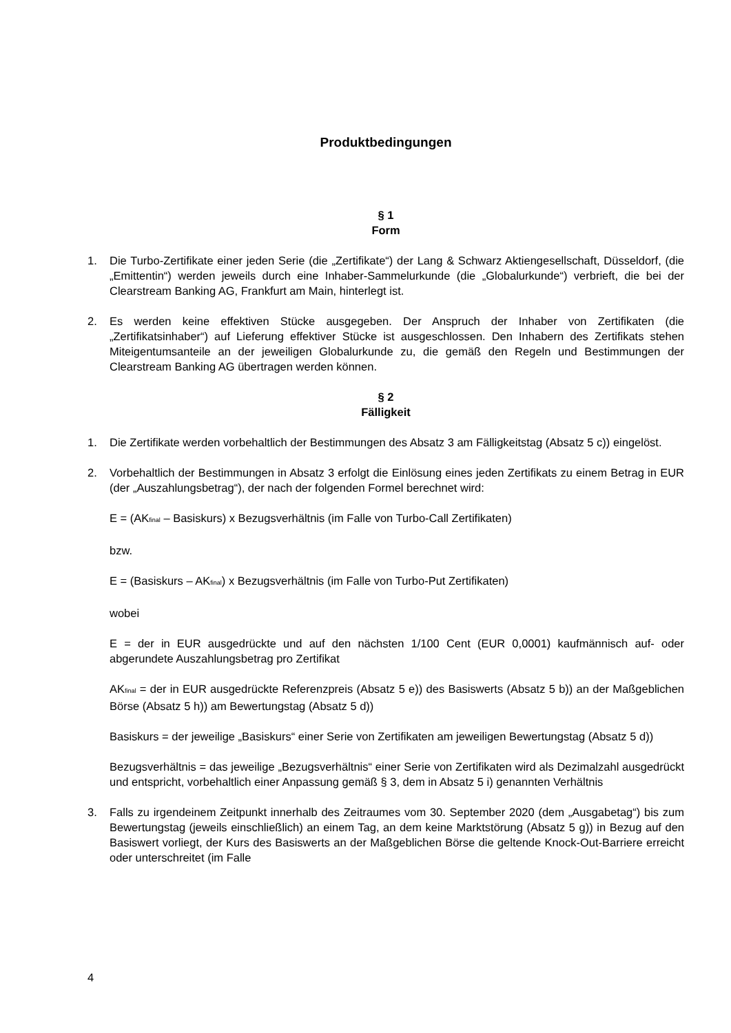Produktbedingungen
§ 1
Form
1. Die Turbo-Zertifikate einer jeden Serie (die „Zertifikate“) der Lang & Schwarz Aktiengesellschaft, Düsseldorf, (die „Emittentin“) werden jeweils durch eine Inhaber-Sammelurkunde (die „Globalurkunde“) verbrieft, die bei der Clearstream Banking AG, Frankfurt am Main, hinterlegt ist.
2. Es werden keine effektiven Stücke ausgegeben. Der Anspruch der Inhaber von Zertifikaten (die „Zertifikatsinhaber“) auf Lieferung effektiver Stücke ist ausgeschlossen. Den Inhabern des Zertifikats stehen Miteigentumsanteile an der jeweiligen Globalurkunde zu, die gemäß den Regeln und Bestimmungen der Clearstream Banking AG übertragen werden können.
§ 2
Fälligkeit
1. Die Zertifikate werden vorbehaltlich der Bestimmungen des Absatz 3 am Fälligkeitstag (Absatz 5 c)) eingelöst.
2. Vorbehaltlich der Bestimmungen in Absatz 3 erfolgt die Einlösung eines jeden Zertifikats zu einem Betrag in EUR (der „Auszahlungsbetrag“), der nach der folgenden Formel berechnet wird:
E = (AK<sub>final</sub> – Basiskurs) x Bezugsverhältnis (im Falle von Turbo-Call Zertifikaten)
bzw.
E = (Basiskurs – AK<sub>final</sub>) x Bezugsverhältnis (im Falle von Turbo-Put Zertifikaten)
wobei
E = der in EUR ausgedrückte und auf den nächsten 1/100 Cent (EUR 0,0001) kaufmännisch auf- oder abgerundete Auszahlungsbetrag pro Zertifikat
AK<sub>final</sub> = der in EUR ausgedrückte Referenzpreis (Absatz 5 e)) des Basiswerts (Absatz 5 b)) an der Maßgeblichen Börse (Absatz 5 h)) am Bewertungstag (Absatz 5 d))
Basiskurs = der jeweilige „Basiskurs“ einer Serie von Zertifikaten am jeweiligen Bewertungstag (Absatz 5 d))
Bezugsverhältnis = das jeweilige „Bezugsverhältnis“ einer Serie von Zertifikaten wird als Dezimalzahl ausgedrückt und entspricht, vorbehaltlich einer Anpassung gemäß § 3, dem in Absatz 5 i) genannten Verhältnis
3. Falls zu irgendeinem Zeitpunkt innerhalb des Zeitraumes vom 30. September 2020 (dem „Ausgabetag“) bis zum Bewertungstag (jeweils einschließlich) an einem Tag, an dem keine Marktstörung (Absatz 5 g)) in Bezug auf den Basiswert vorliegt, der Kurs des Basiswerts an der Maßgeblichen Börse die geltende Knock-Out-Barriere erreicht oder unterschreitet (im Falle
4